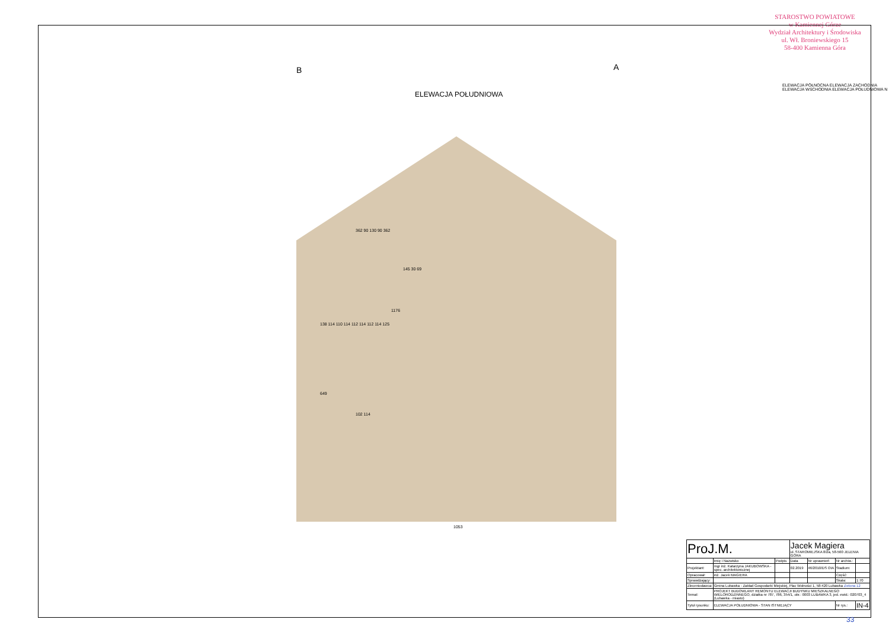STAROSTWO POWIATOWE
w Kamiennej Górze
Wydział Architektury i Środowiska
ul. Wł. Broniewskiego 15
58-400 Kamienna Góra
B A
ELEWACJA POŁUDNIOWA
ELEWACJA PÓŁNOCNA ELEWACJA ZACHODNIA ELEWACJA WSCHODNIA ELEWACJA POŁUDNIOWA N
362 90 130 90 362
138 114 110 114 112 114 112 114 125
102 114
1176
649
145 30 69
1053
| ProJ.M. | | | Jacek Magiera ul. STAROMIEJSKA 8/2a, 58-560 JELENIA GÓRA | | | |
| | Imię i Nazwisko | Podpis | Data | Nr uprawnień | Nr archiw.: | |
| Projektant: | mgr inż. Katarzyna JAKUBOWSKA - spec. architektonicznej | | 02.2019 | 46/2010/DS OIA | Stadium: | |
| Opracował: | inż. Jacek MAGIERA | | | | Część: | |
| Sprawdzający: | | | | | Skala: | 1:70 |
| Zleceniodawca: | Gmina Lubawka - Zakład Gospodarki Miejskiej, Plac Wolności 1, 58-420 Lubawka Zielona 12 | | | | | |
| Temat: | PROJEKT BUDOWLANY REMONTU ELEWACJI BUDYNKU MIESZKALNEGO WIELORODZINNEGO, działka nr 787, 786, 354/1, obr.: 0003 LUBAWKA 3, jed. ewid.: 020703_4 (Lubawka - miasto) | | | | | |
| Tytuł rysunku: | ELEWACJA POŁUDNIOWA - STAN ISTNIEJĄCY | | | | Nr rys.: | IN-4 |
33